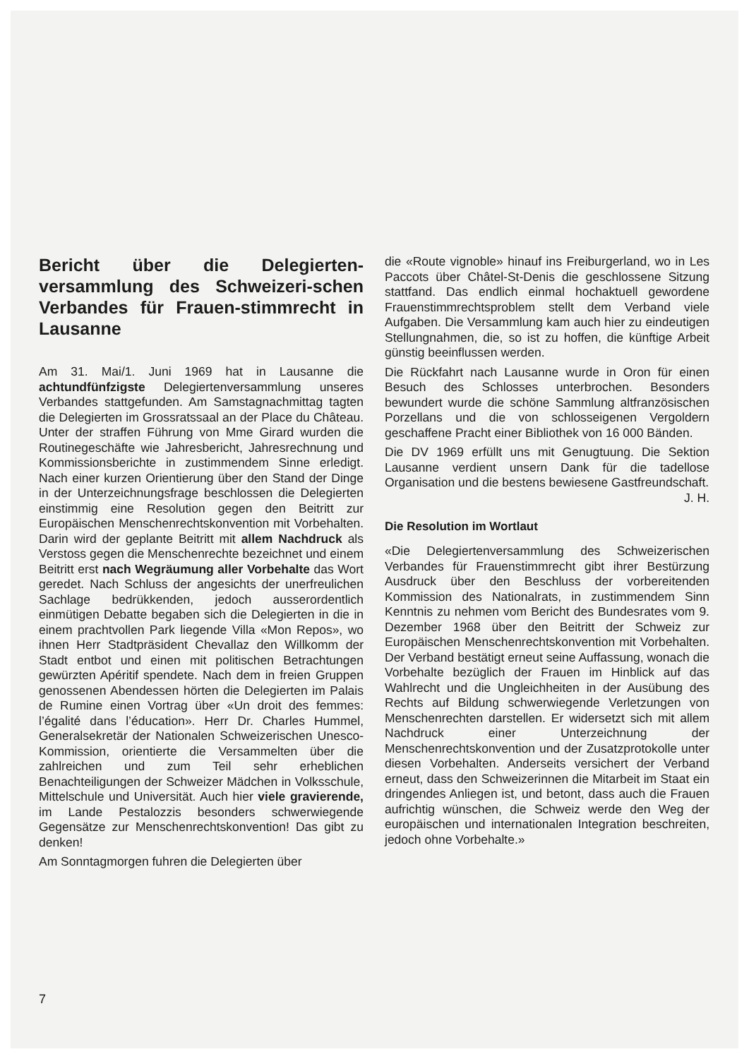Bericht über die Delegierten-versammlung des Schweizeri-schen Verbandes für Frauen-stimmrecht in Lausanne
Am 31. Mai/1. Juni 1969 hat in Lausanne die achtundfünfzigste Delegiertenversammlung unseres Verbandes stattgefunden. Am Samstagnachmittag tagten die Delegierten im Grossratssaal an der Place du Château. Unter der straffen Führung von Mme Girard wurden die Routinegeschäfte wie Jahresbericht, Jahresrechnung und Kommissionsberichte in zustimmendem Sinne erledigt. Nach einer kurzen Orientierung über den Stand der Dinge in der Unterzeichnungsfrage beschlossen die Delegierten einstimmig eine Resolution gegen den Beitritt zur Europäischen Menschenrechtskonvention mit Vorbehalten. Darin wird der geplante Beitritt mit allem Nachdruck als Verstoss gegen die Menschenrechte bezeichnet und einem Beitritt erst nach Wegräumung aller Vorbehalte das Wort geredet. Nach Schluss der angesichts der unerfreulichen Sachlage bedrükkenden, jedoch ausserordentlich einmütigen Debatte begaben sich die Delegierten in die in einem prachtvollen Park liegende Villa «Mon Repos», wo ihnen Herr Stadtpräsident Chevallaz den Willkomm der Stadt entbot und einen mit politischen Betrachtungen gewürzten Apéritif spendete. Nach dem in freien Gruppen genossenen Abendessen hörten die Delegierten im Palais de Rumine einen Vortrag über «Un droit des femmes: l’égalité dans l’éducation». Herr Dr. Charles Hummel, Generalsekretär der Nationalen Schweizerischen Unesco-Kommission, orientierte die Versammelten über die zahlreichen und zum Teil sehr erheblichen Benachteiligungen der Schweizer Mädchen in Volksschule, Mittelschule und Universität. Auch hier viele gravierende, im Lande Pestalozzis besonders schwerwiegende Gegensätze zur Menschenrechtskonvention! Das gibt zu denken!
Am Sonntagmorgen fuhren die Delegierten über
die «Route vignoble» hinauf ins Freiburgerland, wo in Les Paccots über Châtel-St-Denis die geschlossene Sitzung stattfand. Das endlich einmal hochaktuell gewordene Frauenstimmrechtsproblem stellt dem Verband viele Aufgaben. Die Versammlung kam auch hier zu eindeutigen Stellungnahmen, die, so ist zu hoffen, die künftige Arbeit günstig beeinflussen werden.
Die Rückfahrt nach Lausanne wurde in Oron für einen Besuch des Schlosses unterbrochen. Besonders bewundert wurde die schöne Sammlung altfranzösischen Porzellans und die von schlosseigenen Vergoldern geschaffene Pracht einer Bibliothek von 16 000 Bänden.
Die DV 1969 erfüllt uns mit Genugtuung. Die Sektion Lausanne verdient unsern Dank für die tadellose Organisation und die bestens bewiesene Gastfreundschaft. J. H.
Die Resolution im Wortlaut
«Die Delegiertenversammlung des Schweizerischen Verbandes für Frauenstimmrecht gibt ihrer Bestürzung Ausdruck über den Beschluss der vorbereitenden Kommission des Nationalrats, in zustimmendem Sinn Kenntnis zu nehmen vom Bericht des Bundesrates vom 9. Dezember 1968 über den Beitritt der Schweiz zur Europäischen Menschenrechtskonvention mit Vorbehalten. Der Verband bestätigt erneut seine Auffassung, wonach die Vorbehalte bezüglich der Frauen im Hinblick auf das Wahlrecht und die Ungleichheiten in der Ausübung des Rechts auf Bildung schwerwiegende Verletzungen von Menschenrechten darstellen. Er widersetzt sich mit allem Nachdruck einer Unterzeichnung der Menschenrechtskonvention und der Zusatzprotokolle unter diesen Vorbehalten. Anderseits versichert der Verband erneut, dass den Schweizerinnen die Mitarbeit im Staat ein dringendes Anliegen ist, und betont, dass auch die Frauen aufrichtig wünschen, die Schweiz werde den Weg der europäischen und internationalen Integration beschreiten, jedoch ohne Vorbehalte.»
7